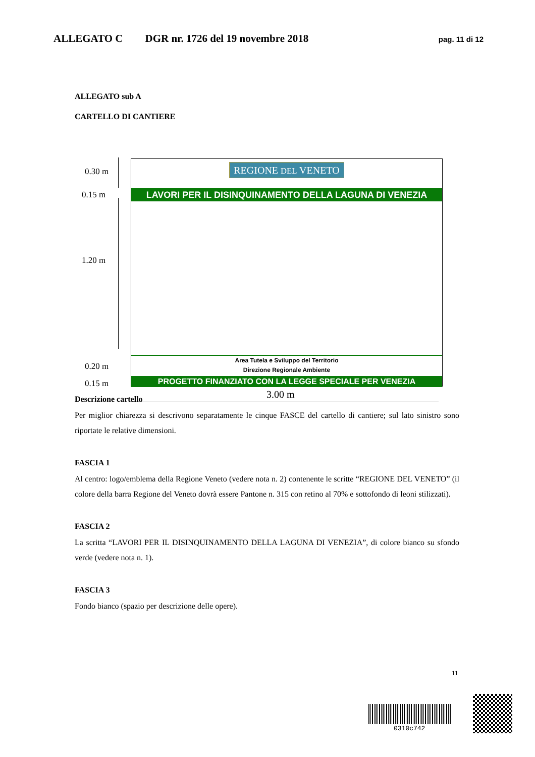ALLEGATO C DGR nr. 1726 del 19 novembre 2018 pag. 11 di 12
ALLEGATO sub A
CARTELLO DI CANTIERE
0.30 m
0.15 m
1.20 m
0.20 m
0.15 m
REGIONE DEL VENETO
LAVORI PER IL DISINQUINAMENTO DELLA LAGUNA DI VENEZIA
Area Tutela e Sviluppo del Territorio
Direzione Regionale Ambiente
PROGETTO FINANZIATO CON LA LEGGE SPECIALE PER VENEZIA
3.00 m
Descrizione cartello
Per miglior chiarezza si descrivono separatamente le cinque FASCE del cartello di cantiere; sul lato sinistro sono riportate le relative dimensioni.
FASCIA 1
Al centro: logo/emblema della Regione Veneto (vedere nota n. 2) contenente le scritte “REGIONE DEL VENETO” (il colore della barra Regione del Veneto dovrà essere Pantone n. 315 con retino al 70% e sottofondo di leoni stilizzati).
FASCIA 2
La scritta “LAVORI PER IL DISINQUINAMENTO DELLA LAGUNA DI VENEZIA”, di colore bianco su sfondo verde (vedere nota n. 1).
FASCIA 3
Fondo bianco (spazio per descrizione delle opere).
11
0310c742